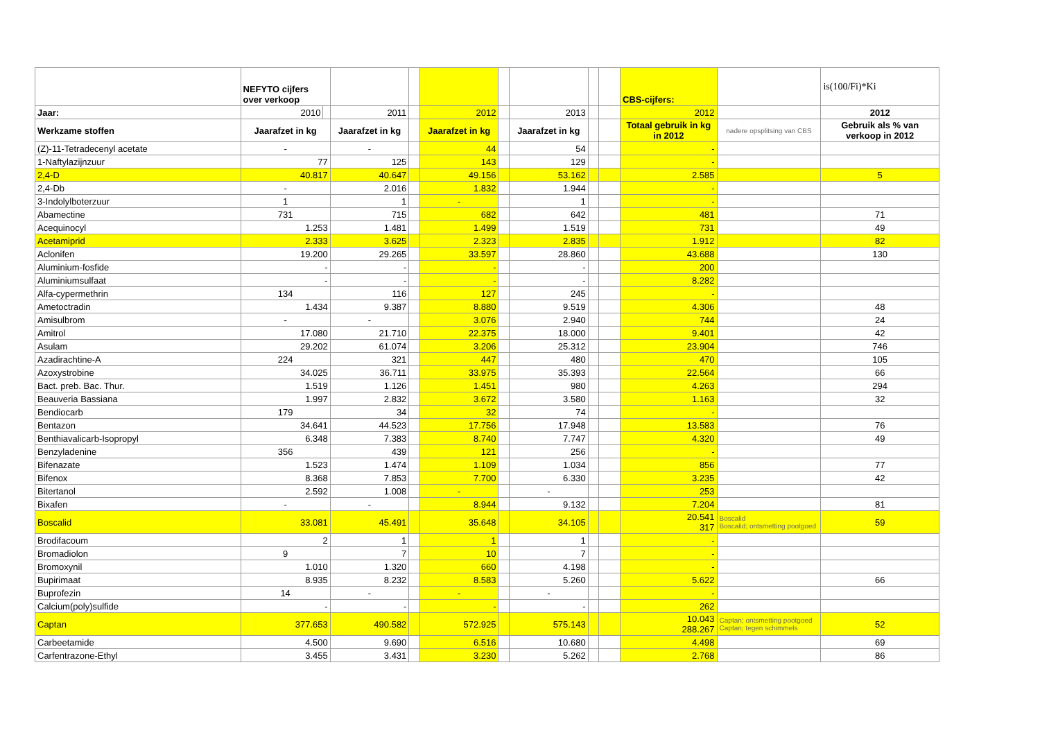| | NEFYTO cijfers over verkoop | | | | | | | | | CBS-cijfers: | | is(100/Fi)*Ki |
| Jaar: | 2010 | | 2011 | | 2012 | | 2013 | | | 2012 | | 2012 |
| Werkzame stoffen | Jaarafzet in kg | | Jaarafzet in kg | | Jaarafzet in kg | | Jaarafzet in kg | | | Totaal gebruik in kg in 2012 | nadere opsplitsing van CBS | Gebruik als % van verkoop in 2012 |
| (Z)-11-Tetradecenyl acetate | - | | - | | 44 | | 54 | | | - | | |
| 1-Naftylazijnzuur | 77 | | 125 | | 143 | | 129 | | | - | | |
| 2,4-D | 40.817 | | 40.647 | | 49.156 | | 53.162 | | | 2.585 | | 5 |
| 2,4-Db | - | | 2.016 | | 1.832 | | 1.944 | | | - | | |
| 3-Indolylboterzuur | 1 | | 1 | | - | | 1 | | | - | | |
| Abamectine | 731 | | 715 | | 682 | | 642 | | | 481 | | 71 |
| Acequinocyl | 1.253 | | 1.481 | | 1.499 | | 1.519 | | | 731 | | 49 |
| Acetamiprid | 2.333 | | 3.625 | | 2.323 | | 2.835 | | | 1.912 | | 82 |
| Aclonifen | 19.200 | | 29.265 | | 33.597 | | 28.860 | | | 43.688 | | 130 |
| Aluminium-fosfide | - | | - | | - | | - | | | 200 | | |
| Aluminiumsulfaat | - | | - | | - | | - | | | 8.282 | | |
| Alfa-cypermethrin | 134 | | 116 | | 127 | | 245 | | | - | | |
| Ametoctradin | 1.434 | | 9.387 | | 8.880 | | 9.519 | | | 4.306 | | 48 |
| Amisulbrom | - | | - | | 3.076 | | 2.940 | | | 744 | | 24 |
| Amitrol | 17.080 | | 21.710 | | 22.375 | | 18.000 | | | 9.401 | | 42 |
| Asulam | 29.202 | | 61.074 | | 3.206 | | 25.312 | | | 23.904 | | 746 |
| Azadirachtine-A | 224 | | 321 | | 447 | | 480 | | | 470 | | 105 |
| Azoxystrobine | 34.025 | | 36.711 | | 33.975 | | 35.393 | | | 22.564 | | 66 |
| Bact. preb. Bac. Thur. | 1.519 | | 1.126 | | 1.451 | | 980 | | | 4.263 | | 294 |
| Beauveria Bassiana | 1.997 | | 2.832 | | 3.672 | | 3.580 | | | 1.163 | | 32 |
| Bendiocarb | 179 | | 34 | | 32 | | 74 | | | - | | |
| Bentazon | 34.641 | | 44.523 | | 17.756 | | 17.948 | | | 13.583 | | 76 |
| Benthiavalicarb-Isopropyl | 6.348 | | 7.383 | | 8.740 | | 7.747 | | | 4.320 | | 49 |
| Benzyladenine | 356 | | 439 | | 121 | | 256 | | | - | | |
| Bifenazate | 1.523 | | 1.474 | | 1.109 | | 1.034 | | | 856 | | 77 |
| Bifenox | 8.368 | | 7.853 | | 7.700 | | 6.330 | | | 3.235 | | 42 |
| Bitertanol | 2.592 | | 1.008 | | - | | - | | | 253 | | |
| Bixafen | - | | - | | 8.944 | | 9.132 | | | 7.204 | | 81 |
| Boscalid | 33.081 | | 45.491 | | 35.648 | | 34.105 | | | 20.541 317 | Boscalid Boscalid; ontsmetting pootgoed | 59 |
| Brodifacoum | 2 | | 1 | | 1 | | 1 | | | - | | |
| Bromadiolon | 9 | | 7 | | 10 | | 7 | | | - | | |
| Bromoxynil | 1.010 | | 1.320 | | 660 | | 4.198 | | | - | | |
| Bupirimaat | 8.935 | | 8.232 | | 8.583 | | 5.260 | | | 5.622 | | 66 |
| Buprofezin | 14 | | - | | - | | - | | | - | | |
| Calcium(poly)sulfide | - | | - | | - | | - | | | 262 | | |
| Captan | 377.653 | | 490.582 | | 572.925 | | 575.143 | | | 10.043 288.267 | Captan; ontsmetting pootgoed Captan; tegen schimmels | 52 |
| Carbeetamide | 4.500 | | 9.690 | | 6.516 | | 10.680 | | | 4.498 | | 69 |
| Carfentrazone-Ethyl | 3.455 | | 3.431 | | 3.230 | | 5.262 | | | 2.768 | | 86 |